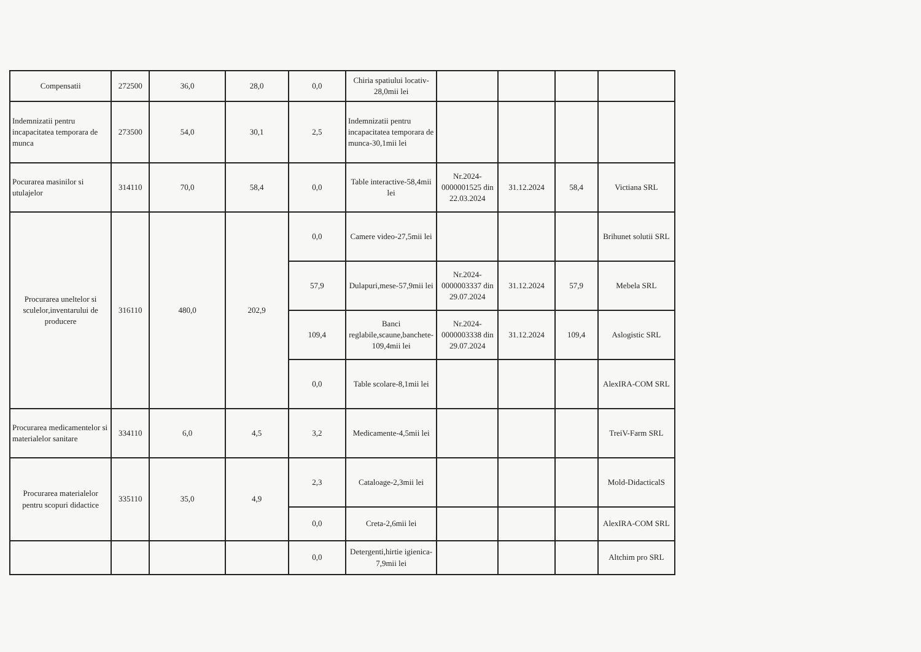| Compensatii | 272500 | 36,0 | 28,0 | 0,0 | Chiria spatiului locativ-28,0mii lei | | | | |
| Indemnizatii pentru incapacitatea temporara de munca | 273500 | 54,0 | 30,1 | 2,5 | Indemnizatii pentru incapacitatea temporara de munca-30,1mii lei | | | | |
| Pocurarea masinilor si utulajelor | 314110 | 70,0 | 58,4 | 0,0 | Table interactive-58,4mii lei | Nr.2024-0000001525 din 22.03.2024 | 31.12.2024 | 58,4 | Victiana SRL |
| Procurarea uneltelor si sculelor,inventarului de producere | 316110 | 480,0 | 202,9 | 0,0 | Camere video-27,5mii lei | | | | Brihunet solutii SRL |
| | | | | 57,9 | Dulapuri,mese-57,9mii lei | Nr.2024-0000003337 din 29.07.2024 | 31.12.2024 | 57,9 | Mebela SRL |
| | | | | 109,4 | Banci reglabile,scaune,banchete-109,4mii lei | Nr.2024-0000003338 din 29.07.2024 | 31.12.2024 | 109,4 | Aslogistic SRL |
| | | | | 0,0 | Table scolare-8,1mii lei | | | | AlexIRA-COM SRL |
| Procurarea medicamentelor si materialelor sanitare | 334110 | 6,0 | 4,5 | 3,2 | Medicamente-4,5mii lei | | | | TreiV-Farm SRL |
| Procurarea materialelor pentru scopuri didactice | 335110 | 35,0 | 4,9 | 2,3 | Cataloage-2,3mii lei | | | | Mold-DidacticalS |
| | | | | 0,0 | Creta-2,6mii lei | | | | AlexIRA-COM SRL |
| | | | | 0,0 | Detergenti,hirtie igienica-7,9mii lei | | | | Altchim pro SRL |